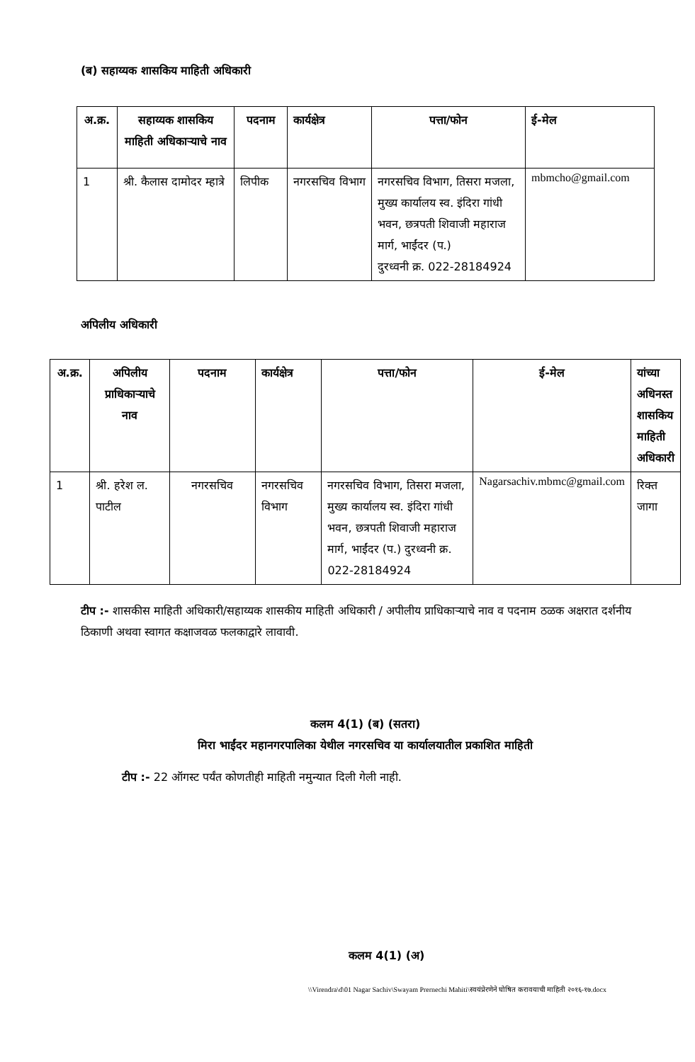(ब) सहाय्यक शासकिय माहिती अधिकारी
| अ.क्र. | सहाय्यक शासकिय माहिती अधिकाऱ्याचे नाव | पदनाम | कार्यक्षेत्र | पत्ता/फोन | ई-मेल |
| --- | --- | --- | --- | --- | --- |
| 1 | श्री. कैलास दामोदर म्हात्रे | लिपीक | नगरसचिव विभाग | नगरसचिव विभाग, तिसरा मजला, मुख्य कार्यालय स्व. इंदिरा गांधी भवन, छत्रपती शिवाजी महाराज मार्ग, भाईंदर (प.) दुरध्वनी क्र. 022-28184924 | mbmcho@gmail.com |
अपिलीय अधिकारी
| अ.क्र. | अपिलीय प्राधिकाऱ्याचे नाव | पदनाम | कार्यक्षेत्र | पत्ता/फोन | ई-मेल | यांच्या अधिनस्त शासकिय माहिती अधिकारी |
| --- | --- | --- | --- | --- | --- | --- |
| 1 | श्री. हरेश ल. पाटील | नगरसचिव | नगरसचिव विभाग | नगरसचिव विभाग, तिसरा मजला, मुख्य कार्यालय स्व. इंदिरा गांधी भवन, छत्रपती शिवाजी महाराज मार्ग, भाईंदर (प.) दुरध्वनी क्र. 022-28184924 | Nagarsachiv.mbmc@gmail.com | रिक्त जागा |
टीप :- शासकीस माहिती अधिकारी/सहाय्यक शासकीय माहिती अधिकारी / अपीलीय प्राधिकाऱ्याचे नाव व पदनाम ठळक अक्षरात दर्शनीय ठिकाणी अथवा स्वागत कक्षाजवळ फलकाद्वारे लावावी.
कलम 4(1) (ब) (सतरा)
मिरा भाईंदर महानगरपालिका येथील नगरसचिव या कार्यालयातील प्रकाशित माहिती
टीप :- 22 ऑगस्ट पर्यंत कोणतीही माहिती नमुन्यात दिली गेली नाही.
कलम 4(1) (अ)
\\Virendra\d\01 Nagar Sachiv\Swayam Prernechi Mahiti\स्वयंप्रेरणेने घोषित करावयाची माहिती २०१६-१७.docx